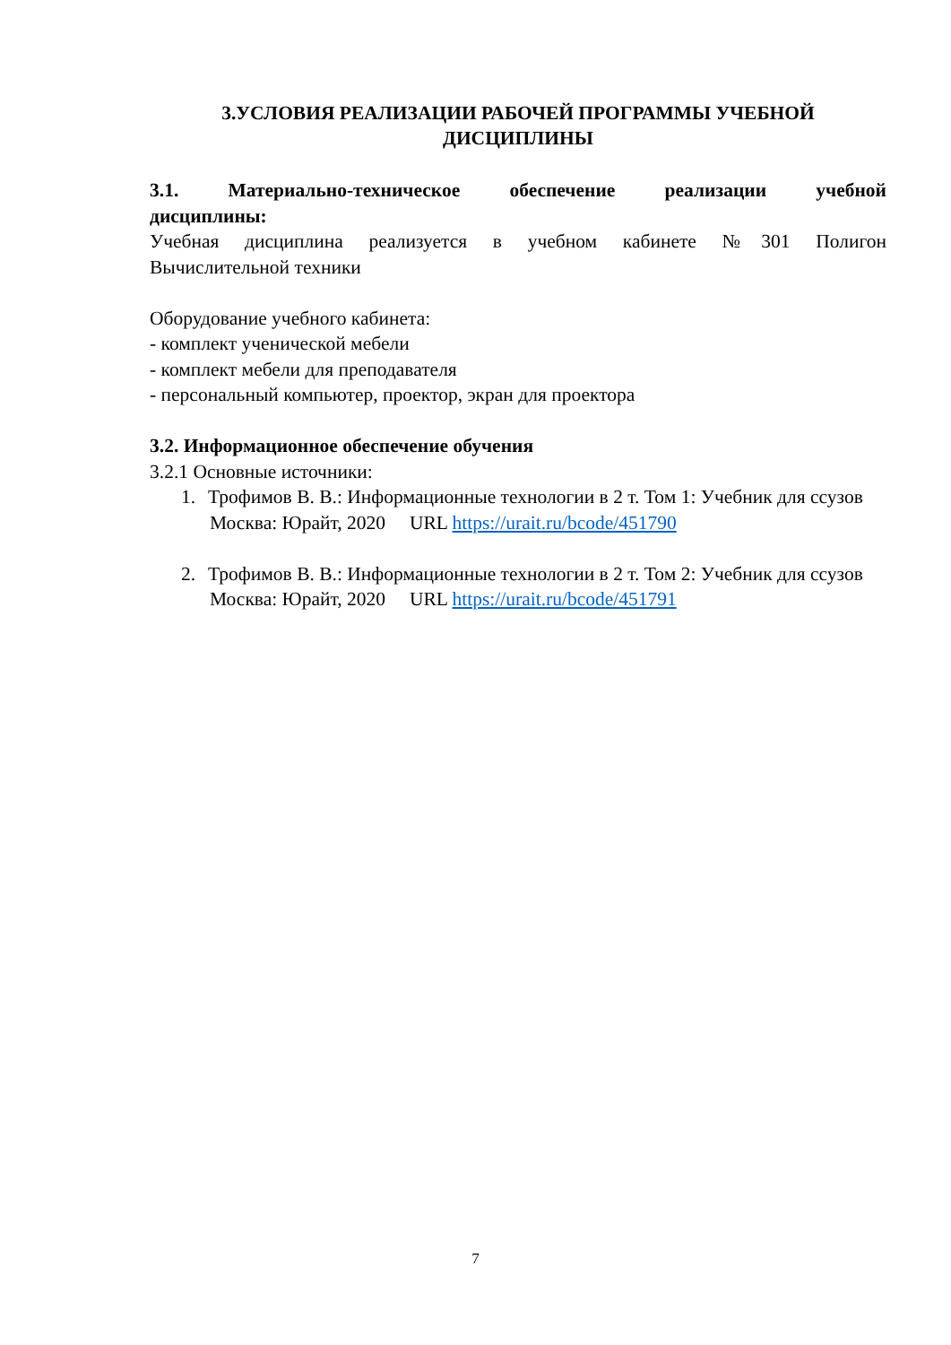3.УСЛОВИЯ РЕАЛИЗАЦИИ РАБОЧЕЙ ПРОГРАММЫ УЧЕБНОЙ ДИСЦИПЛИНЫ
3.1. Материально-техническое обеспечение реализации учебной
дисциплины:
Учебная дисциплина реализуется в учебном кабинете №301 Полигон
Вычислительной техники
Оборудование учебного кабинета:
- комплект ученической мебели
- комплект мебели для преподавателя
- персональный компьютер, проектор, экран для проектора
3.2. Информационное обеспечение обучения
3.2.1 Основные источники:
1. Трофимов В. В.: Информационные технологии в 2 т. Том 1: Учебник для ссузов Москва: Юрайт, 2020 URL https://urait.ru/bcode/451790
2. Трофимов В. В.: Информационные технологии в 2 т. Том 2: Учебник для ссузов Москва: Юрайт, 2020 URL https://urait.ru/bcode/451791
7